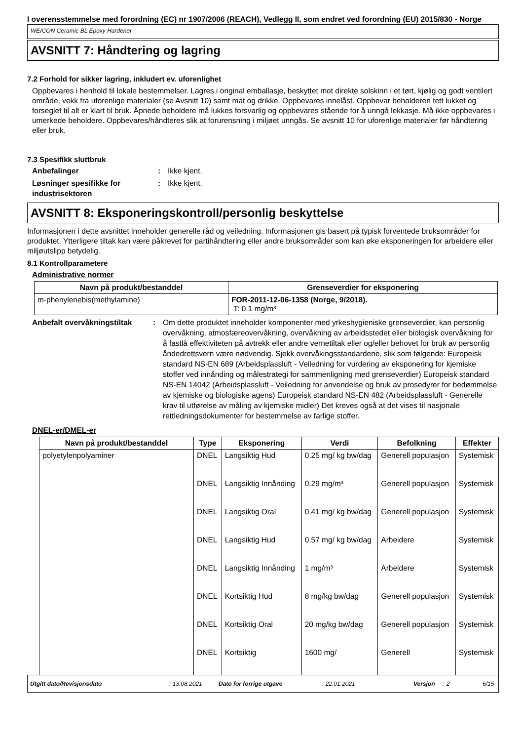I overensstemmelse med forordning (EC) nr 1907/2006 (REACH), Vedlegg II, som endret ved forordning (EU) 2015/830 - Norge
WEICON Ceramic BL Epoxy Hardener
AVSNITT 7: Håndtering og lagring
7.2 Forhold for sikker lagring, inkludert ev. uforenlighet
Oppbevares i henhold til lokale bestemmelser. Lagres i original emballasje, beskyttet mot direkte solskinn i et tørt, kjølig og godt ventilert område, vekk fra uforenlige materialer (se Avsnitt 10) samt mat og drikke. Oppbevares innelåst. Oppbevar beholderen tett lukket og forseglet til alt er klart til bruk. Åpnede beholdere må lukkes forsvarlig og oppbevares stående for å unngå lekkasje. Må ikke oppbevares i umerkede beholdere. Oppbevares/håndteres slik at forurensning i miljøet unngås. Se avsnitt 10 for uforenlige materialer før håndtering eller bruk.
7.3 Spesifikk sluttbruk
Anbefalinger : Ikke kjent.
Løsninger spesifikke for industrisektoren
: Ikke kjent.
AVSNITT 8: Eksponeringskontroll/personlig beskyttelse
Informasjonen i dette avsnittet inneholder generelle råd og veiledning. Informasjonen gis basert på typisk forventede bruksområder for produktet. Ytterligere tiltak kan være påkrevet for partihåndtering eller andre bruksområder som kan øke eksponeringen for arbeidere eller miljøutslipp betydelig.
8.1 Kontrollparametere
Administrative normer
| Navn på produkt/bestanddel | Grenseverdier for eksponering |
| --- | --- |
| m-phenylenebis(methylamine) | FOR-2011-12-06-1358 (Norge, 9/2018). T: 0.1 mg/m³ |
Anbefalt overvåkningstiltak
: Om dette produktet inneholder komponenter med yrkeshygieniske grenseverdier, kan personlig overvåkning, atmosfæreovervåkning, overvåkning av arbeidsstedet eller biologisk overvåkning for å fastlå effektiviteten på avtrekk eller andre vernetiltak eller og/eller behovet for bruk av personlig åndedrettsvern være nødvendig. Sjekk overvåkingsstandardene, slik som følgende: Europeisk standard NS-EN 689 (Arbeidsplassluft - Veiledning for vurdering av eksponering for kjemiske stoffer ved innånding og målestrategi for sammenligning med grenseverdier) Europeisk standard NS-EN 14042 (Arbeidsplassluft - Veiledning for anvendelse og bruk av prosedyrer for bedømmelse av kjemiske og biologiske agens) Europeisk standard NS-EN 482 (Arbeidsplassluft - Generelle krav til utførelse av måling av kjemiske midler) Det kreves også at det vises til nasjonale rettledningsdokumenter for bestemmelse av farlige stoffer.
DNEL-er/DMEL-er
| Navn på produkt/bestanddel | Type | Eksponering | Verdi | Befolkning | Effekter |
| --- | --- | --- | --- | --- | --- |
| polyetylenpolyaminer | DNEL | Langsiktig Hud | 0.25 mg/ kg bw/dag | Generell populasjon | Systemisk |
| | DNEL | Langsiktig Innånding | 0.29 mg/m³ | Generell populasjon | Systemisk |
| | DNEL | Langsiktig Oral | 0.41 mg/ kg bw/dag | Generell populasjon | Systemisk |
| | DNEL | Langsiktig Hud | 0.57 mg/ kg bw/dag | Arbeidere | Systemisk |
| | DNEL | Langsiktig Innånding | 1 mg/m³ | Arbeidere | Systemisk |
| | DNEL | Kortsiktig Hud | 8 mg/kg bw/dag | Generell populasjon | Systemisk |
| | DNEL | Kortsiktig Oral | 20 mg/kg bw/dag | Generell populasjon | Systemisk |
| | DNEL | Kortsiktig | 1600 mg/ | Generell | Systemisk |
Utgitt dato/Revisjonsdato: 13.08.2021 Dato for forrige utgave: 22.01.2021 Versjon: 2 6/15